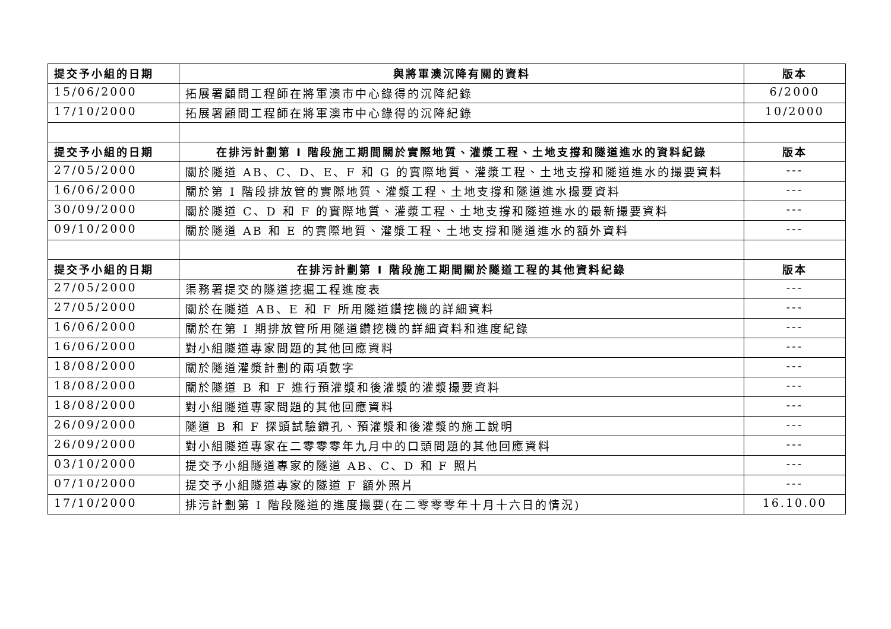| 提交予小組的日期 | 與將軍澳沉降有關的資料 | 版本 |
| --- | --- | --- |
| 15/06/2000 | 拓展署顧問工程師在將軍澳市中心錄得的沉降紀錄 | 6/2000 |
| 17/10/2000 | 拓展署顧問工程師在將軍澳市中心錄得的沉降紀錄 | 10/2000 |
| 提交予小組的日期 | 在排污計劃第 I 階段施工期間關於實際地質、灌漿工程、土地支撐和隧道進水的資料紀錄 | 版本 |
| 27/05/2000 | 關於隧道 AB、C、D、E、F 和 G 的實際地質、灌漿工程、土地支撐和隧道進水的撮要資料 | --- |
| 16/06/2000 | 關於第 I 階段排放管的實際地質、灌漿工程、土地支撐和隧道進水撮要資料 | --- |
| 30/09/2000 | 關於隧道 C、D 和 F 的實際地質、灌漿工程、土地支撐和隧道進水的最新撮要資料 | --- |
| 09/10/2000 | 關於隧道 AB 和 E 的實際地質、灌漿工程、土地支撐和隧道進水的額外資料 | --- |
| 提交予小組的日期 | 在排污計劃第 I 階段施工期間關於隧道工程的其他資料紀錄 | 版本 |
| 27/05/2000 | 渠務署提交的隧道挖掘工程進度表 | --- |
| 27/05/2000 | 關於在隧道 AB、E 和 F 所用隧道鑽挖機的詳細資料 | --- |
| 16/06/2000 | 關於在第 I 期排放管所用隧道鑽挖機的詳細資料和進度紀錄 | --- |
| 16/06/2000 | 對小組隧道專家問題的其他回應資料 | --- |
| 18/08/2000 | 關於隧道灌漿計劃的兩項數字 | --- |
| 18/08/2000 | 關於隧道 B 和 F 進行預灌漿和後灌漿的灌漿撮要資料 | --- |
| 18/08/2000 | 對小組隧道專家問題的其他回應資料 | --- |
| 26/09/2000 | 隧道 B 和 F 探頭試驗鑽孔、預灌漿和後灌漿的施工說明 | --- |
| 26/09/2000 | 對小組隧道專家在二零零零年九月中的口頭問題的其他回應資料 | --- |
| 03/10/2000 | 提交予小組隧道專家的隧道 AB、C、D 和 F 照片 | --- |
| 07/10/2000 | 提交予小組隧道專家的隧道 F 額外照片 | --- |
| 17/10/2000 | 排污計劃第 I 階段隧道的進度撮要(在二零零零年十月十六日的情況) | 16.10.00 |